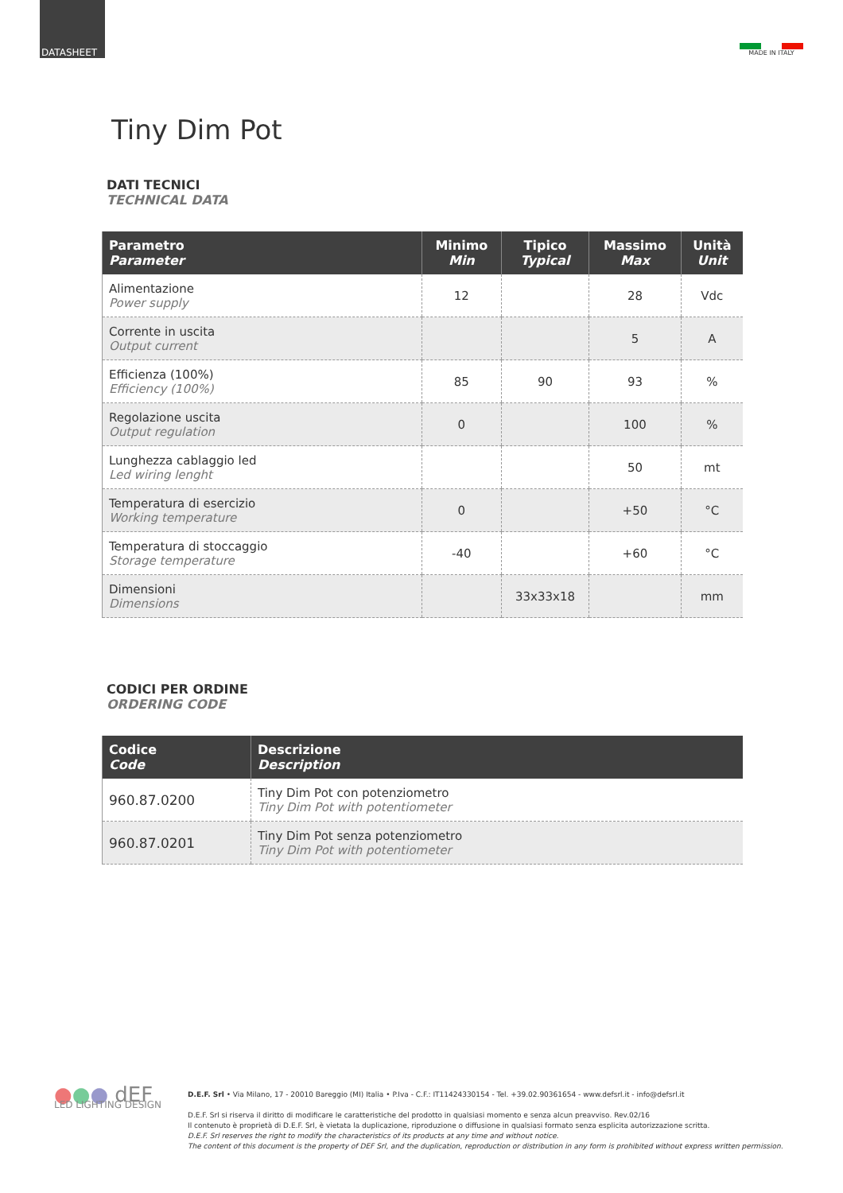DATASHEET
MADE IN ITALY
Tiny Dim Pot
DATI TECNICI
TECHNICAL DATA
| Parametro Parameter | Minimo Min | Tipico Typical | Massimo Max | Unità Unit |
| --- | --- | --- | --- | --- |
| Alimentazione Power supply | 12 | | 28 | Vdc |
| Corrente in uscita Output current | | | 5 | A |
| Efficienza (100%) Efficiency (100%) | 85 | 90 | 93 | % |
| Regolazione uscita Output regulation | 0 | | 100 | % |
| Lunghezza cablaggio led Led wiring lenght | | | 50 | mt |
| Temperatura di esercizio Working temperature | 0 | | +50 | °C |
| Temperatura di stoccaggio Storage temperature | -40 | | +60 | °C |
| Dimensioni Dimensions | | 33x33x18 | | mm |
CODICI PER ORDINE
ORDERING CODE
| Codice Code | Descrizione Description |
| --- | --- |
| 960.87.0200 | Tiny Dim Pot con potenziometro Tiny Dim Pot with potentiometer |
| 960.87.0201 | Tiny Dim Pot senza potenziometro Tiny Dim Pot with potentiometer |
●●● dEF
LED LIGHTING DESIGN
D.E.F. Srl • Via Milano, 17 - 20010 Bareggio (MI) Italia • P.Iva - C.F.: IT11424330154 - Tel. +39.02.90361654 - www.defsrl.it - info@defsrl.it
D.E.F. Srl si riserva il diritto di modificare le caratteristiche del prodotto in qualsiasi momento e senza alcun preavviso. Rev.02/16
Il contenuto è proprietà di D.E.F. Srl, è vietata la duplicazione, riproduzione o diffusione in qualsiasi formato senza esplicita autorizzazione scritta.
D.E.F. Srl reserves the right to modify the characteristics of its products at any time and without notice.
The content of this document is the property of DEF Srl, and the duplication, reproduction or distribution in any form is prohibited without express written permission.